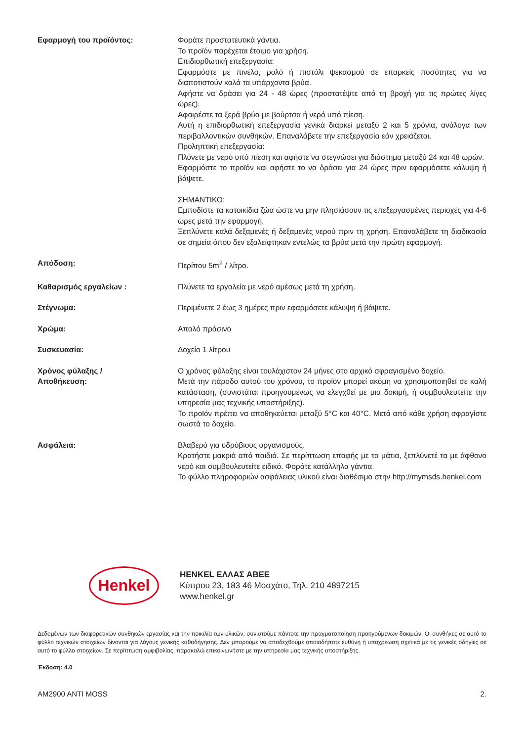Εφαρμογή του προϊόντος: Φοράτε προστατευτικά γάντια.
Το προϊόν παρέχεται έτοιμο για χρήση.
Επιδιορθωτική επεξεργασία:
Εφαρμόστε με πινέλο, ρολό ή πιστόλι ψεκασμού σε επαρκείς ποσότητες για να διαποτιστούν καλά τα υπάρχοντα βρύα.
Αφήστε να δράσει για 24 - 48 ώρες (προστατέψτε από τη βροχή για τις πρώτες λίγες ώρες).
Αφαιρέστε τα ξερά βρύα με βούρτσα ή νερό υπό πίεση.
Αυτή η επιδιορθωτική επεξεργασία γενικά διαρκεί μεταξύ 2 και 5 χρόνια, ανάλογα των περιβαλλοντικών συνθηκών. Επαναλάβετε την επεξεργασία εάν χρειάζεται.
Προληπτική επεξεργασία:
Πλύνετε με νερό υπό πίεση και αφήστε να στεγνώσει για διάστημα μεταξύ 24 και 48 ωρών.
Εφαρμόστε το προϊόν και αφήστε το να δράσει για 24 ώρες πριν εφαρμόσετε κάλυψη ή βάψετε.
ΣΗΜΑΝΤΙΚΟ:
Εμποδίστε τα κατοικίδια ζώα ώστε να μην πλησιάσουν τις επεξεργασμένες περιοχές για 4-6 ώρες μετά την εφαρμογή.
Ξεπλύνετε καλά δεξαμενές ή δεξαμενές νερού πριν τη χρήση. Επαναλάβετε τη διαδικασία σε σημεία όπου δεν εξαλείφτηκαν εντελώς τα βρύα μετά την πρώτη εφαρμογή.
Απόδοση: Περίπου 5m<sup>2</sup> / λίτρο.
Καθαρισμός εργαλείων : Πλύνετε τα εργαλεία με νερό αμέσως μετά τη χρήση.
Στέγνωμα: Περιμένετε 2 έως 3 ημέρες πριν εφαρμόσετε κάλυψη ή βάψετε.
Χρώμα: Απαλό πράσινο
Συσκευασία: Δοχείο 1 λίτρου
Χρόνος φύλαξης /
Αποθήκευση:
Ο χρόνος φύλαξης είναι τουλάχιστον 24 μήνες στο αρχικό σφραγισμένο δοχείο.
Μετά την πάροδο αυτού του χρόνου, το προϊόν μπορεί ακόμη να χρησιμοποιηθεί σε καλή κατάσταση, (συνιστάται προηγουμένως να ελεγχθεί με μια δοκιμή, ή συμβουλευτείτε την υπηρεσία μας τεχνικής υποστήριξης).
Το προϊόν πρέπει να αποθηκεύεται μεταξύ 5°C και 40°C. Μετά από κάθε χρήση σφραγίστε σωστά το δοχείο.
Ασφάλεια: Βλαβερό για υδρόβιους οργανισμούς.
Κρατήστε μακριά από παιδιά. Σε περίπτωση επαφής με τα μάτια, ξεπλύνετέ τα με άφθονο νερό και συμβουλευτείτε ειδικό. Φοράτε κατάλληλα γάντια.
Το φύλλο πληροφοριών ασφάλειας υλικού είναι διαθέσιμο στην http://mymsds.henkel.com
Henkel
HENKEL ΕΛΛΑΣ ΑΒΕΕ
Κύπρου 23, 183 46 Μοσχάτο, Τηλ. 210 4897215
www.henkel.gr
Δεδομένων των διαφορετικών συνθηκών εργασίας και την ποικιλία των υλικών, συνιστούμε πάντοτε την πραγματοποίηση προηγούμενων δοκιμών. Οι συνθήκες σε αυτό το φύλλο τεχνικών στοιχείων δίνονται για λόγους γενικής καθοδήγησης. Δεν μπορούμε να αποδεχθούμε οποιαδήποτε ευθύνη ή υποχρέωση σχετικά με τις γενικές οδηγίες σε αυτό το φύλλο στοιχείων. Σε περίπτωση αμφιβολίας, παρακαλώ επικοινωνήστε με την υπηρεσία μας τεχνικής υποστήριξης.
Έκδοση: 4.0
AM2900 ANTI MOSS 2.